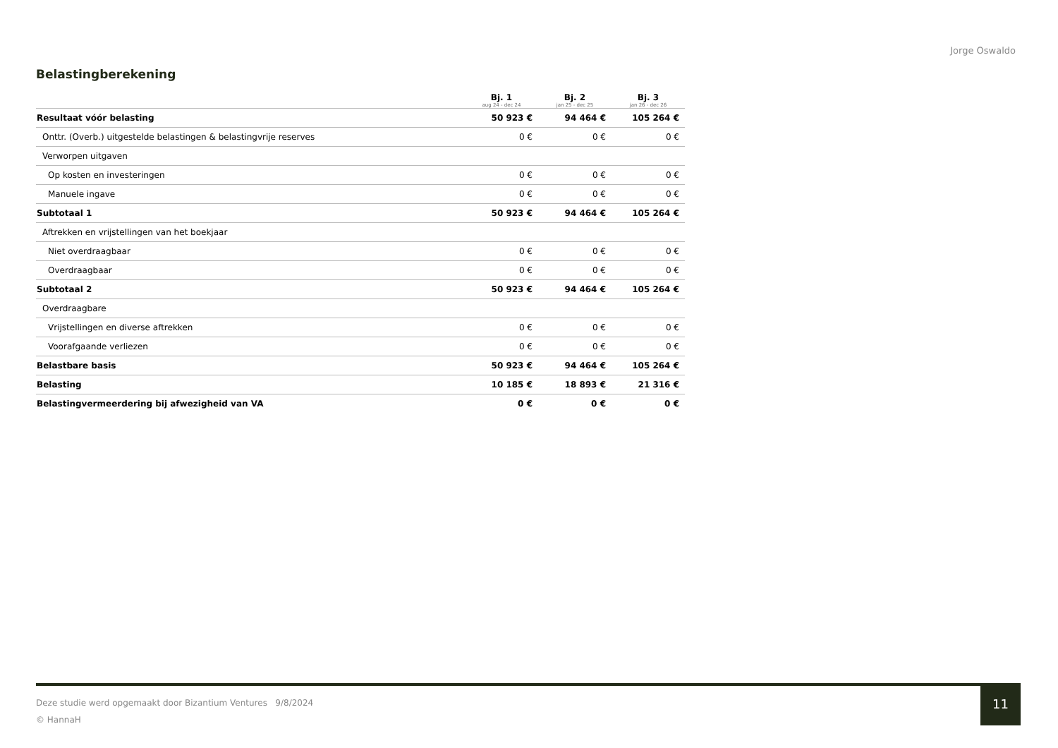Jorge Oswaldo
Belastingberekening
| | Bj. 1 aug 24 - dec 24 | Bj. 2 jan 25 - dec 25 | Bj. 3 jan 26 - dec 26 |
| --- | --- | --- | --- |
| Resultaat vóór belasting | 50 923 € | 94 464 € | 105 264 € |
| Onttr. (Overb.) uitgestelde belastingen & belastingvrije reserves | 0 € | 0 € | 0 € |
| Verworpen uitgaven | | | |
| Op kosten en investeringen | 0 € | 0 € | 0 € |
| Manuele ingave | 0 € | 0 € | 0 € |
| Subtotaal 1 | 50 923 € | 94 464 € | 105 264 € |
| Aftrekken en vrijstellingen van het boekjaar | | | |
| Niet overdraagbaar | 0 € | 0 € | 0 € |
| Overdraagbaar | 0 € | 0 € | 0 € |
| Subtotaal 2 | 50 923 € | 94 464 € | 105 264 € |
| Overdraagbare | | | |
| Vrijstellingen en diverse aftrekken | 0 € | 0 € | 0 € |
| Voorafgaande verliezen | 0 € | 0 € | 0 € |
| Belastbare basis | 50 923 € | 94 464 € | 105 264 € |
| Belasting | 10 185 € | 18 893 € | 21 316 € |
| Belastingvermeerdering bij afwezigheid van VA | 0 € | 0 € | 0 € |
Deze studie werd opgemaakt door Bizantium Ventures 9/8/2024
© HannaH
11